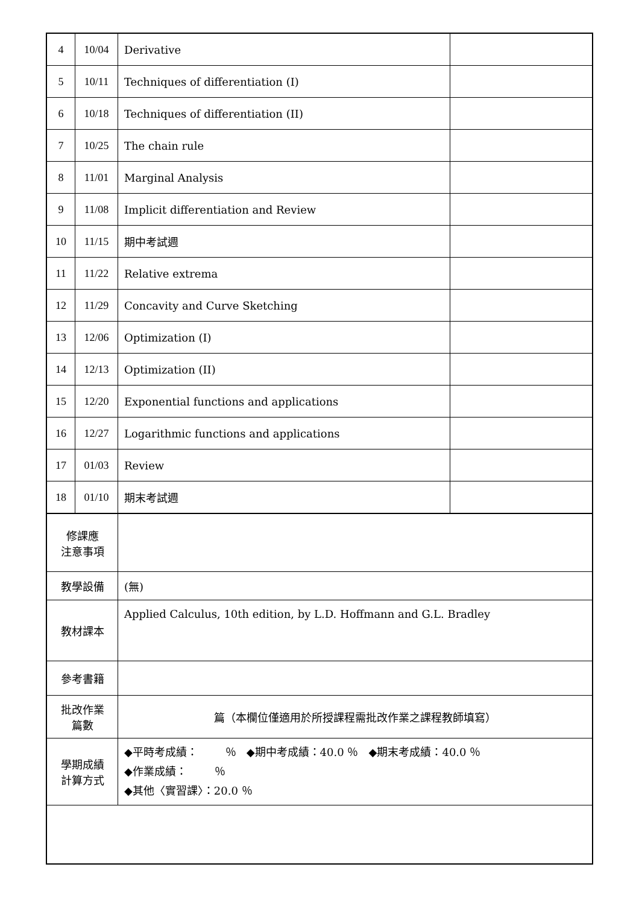| 4 | 10/04 | Derivative | |
| 5 | 10/11 | Techniques of differentiation (I) | |
| 6 | 10/18 | Techniques of differentiation (II) | |
| 7 | 10/25 | The chain rule | |
| 8 | 11/01 | Marginal Analysis | |
| 9 | 11/08 | Implicit differentiation and Review | |
| 10 | 11/15 | 期中考試週 | |
| 11 | 11/22 | Relative extrema | |
| 12 | 11/29 | Concavity and Curve Sketching | |
| 13 | 12/06 | Optimization (I) | |
| 14 | 12/13 | Optimization (II) | |
| 15 | 12/20 | Exponential functions and applications | |
| 16 | 12/27 | Logarithmic functions and applications | |
| 17 | 01/03 | Review | |
| 18 | 01/10 | 期末考試週 | |
| 修課應 注意事項 | | | |
| 教學設備 | | (無) | |
| 教材課本 | | Applied Calculus, 10th edition, by L.D. Hoffmann and G.L. Bradley | |
| 參考書籍 | | | |
| 批改作業 篇數 | | 篇（本欄位僅適用於所授課程需批改作業之課程教師填寫） | |
| 學期成績 計算方式 | | ◆平時考成績： ％ ◆期中考成績：40.0 ％ ◆期末考成績：40.0 ％ ◆作業成績： ％ ◆其他〈實習課〉：20.0 ％ | |